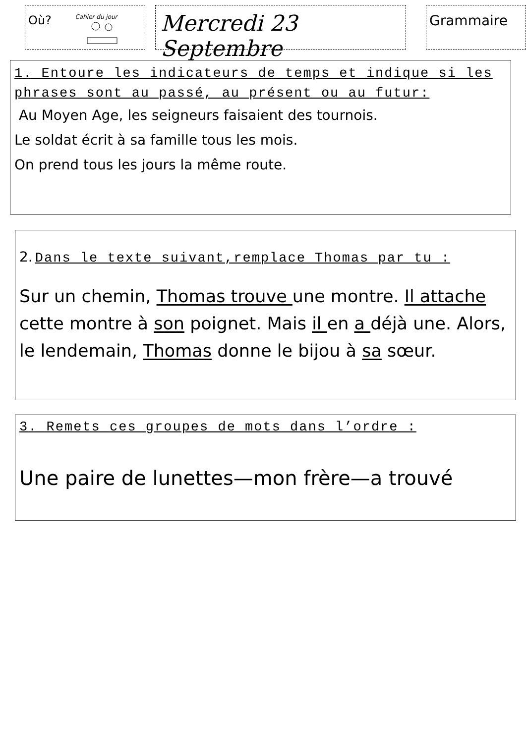Où? Cahier du jour
Mercredi 23 Septembre
Grammaire
1. Entoure les indicateurs de temps et indique si les phrases sont au passé, au présent ou au futur:
Au Moyen Age, les seigneurs faisaient des tournois.
Le soldat écrit à sa famille tous les mois.
On prend tous les jours la même route.
2. Dans le texte suivant,remplace Thomas par tu :
Sur un chemin, Thomas trouve une montre. Il attache cette montre à son poignet. Mais il en a déjà une. Alors, le lendemain, Thomas donne le bijou à sa sœur.
3. Remets ces groupes de mots dans l’ordre :
Une paire de lunettes—mon frère—a trouvé